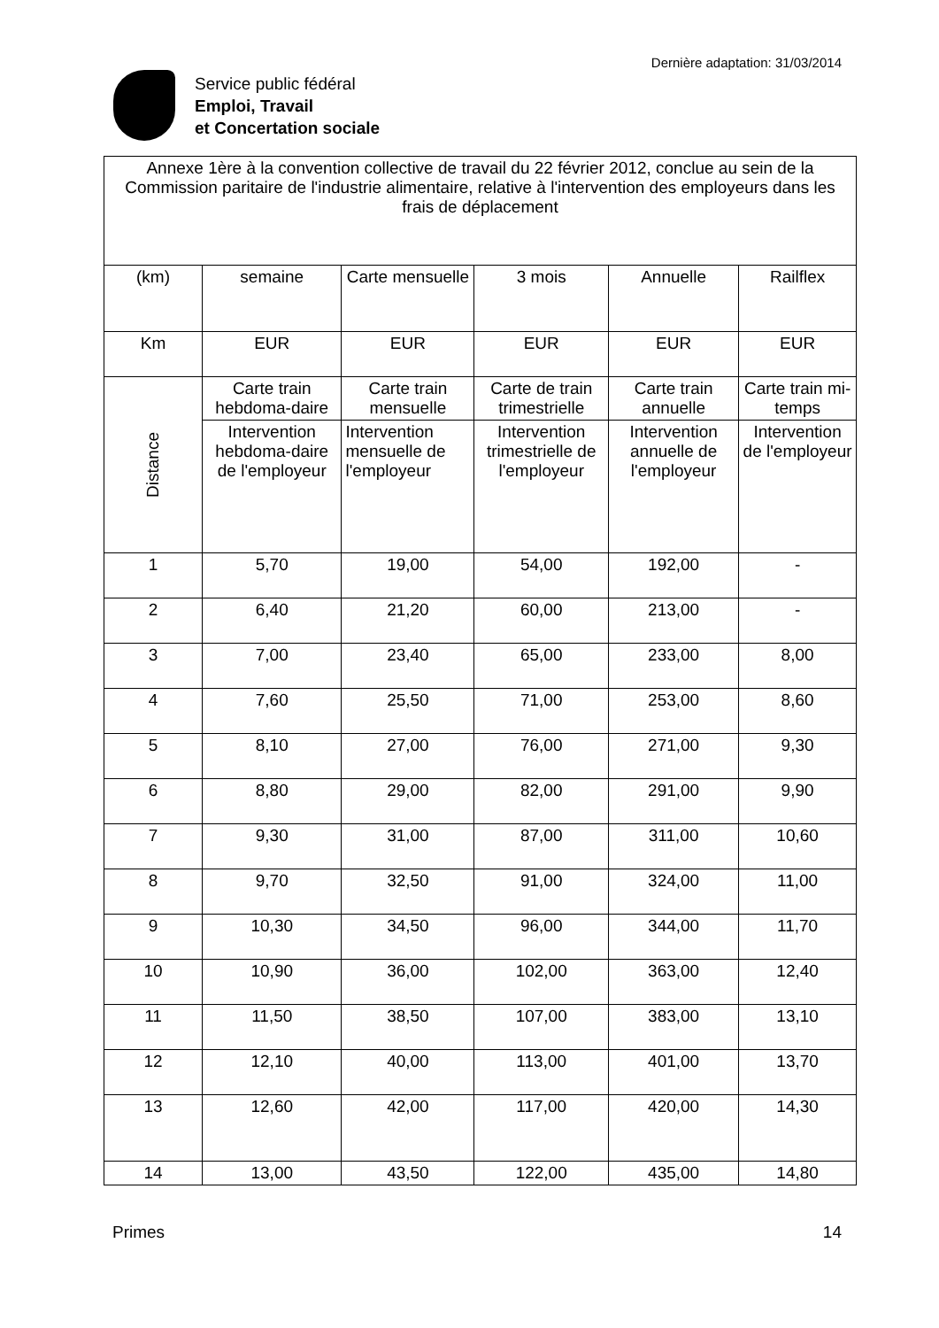Service public fédéral
Emploi, Travail
et Concertation sociale
Dernière adaptation: 31/03/2014
| Annexe 1ère à la convention collective de travail du 22 février 2012, conclue au sein de la Commission paritaire de l'industrie alimentaire, relative à l'intervention des employeurs dans les frais de déplacement | | | | | |
| (km) | semaine | Carte mensuelle | 3 mois | Annuelle | Railflex |
| Km | EUR | EUR | EUR | EUR | EUR |
| Distance | Carte train hebdoma-daire | Carte train mensuelle | Carte de train trimestrielle | Carte train annuelle | Carte train mi-temps |
| | Intervention hebdoma-daire de l'employeur | Intervention mensuelle de l'employeur | Intervention trimestrielle de l'employeur | Intervention annuelle de l'employeur | Intervention de l'employeur |
| 1 | 5,70 | 19,00 | 54,00 | 192,00 | - |
| 2 | 6,40 | 21,20 | 60,00 | 213,00 | - |
| 3 | 7,00 | 23,40 | 65,00 | 233,00 | 8,00 |
| 4 | 7,60 | 25,50 | 71,00 | 253,00 | 8,60 |
| 5 | 8,10 | 27,00 | 76,00 | 271,00 | 9,30 |
| 6 | 8,80 | 29,00 | 82,00 | 291,00 | 9,90 |
| 7 | 9,30 | 31,00 | 87,00 | 311,00 | 10,60 |
| 8 | 9,70 | 32,50 | 91,00 | 324,00 | 11,00 |
| 9 | 10,30 | 34,50 | 96,00 | 344,00 | 11,70 |
| 10 | 10,90 | 36,00 | 102,00 | 363,00 | 12,40 |
| 11 | 11,50 | 38,50 | 107,00 | 383,00 | 13,10 |
| 12 | 12,10 | 40,00 | 113,00 | 401,00 | 13,70 |
| 13 | 12,60 | 42,00 | 117,00 | 420,00 | 14,30 |
| 14 | 13,00 | 43,50 | 122,00 | 435,00 | 14,80 |
Primes 14